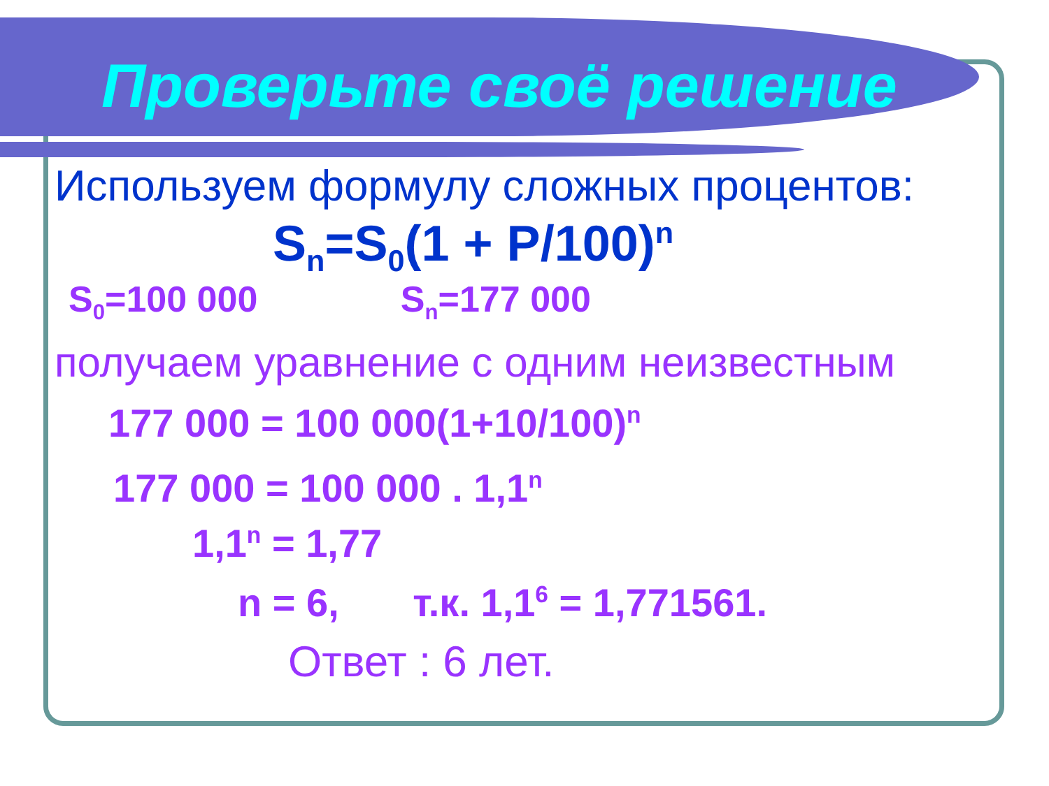Проверьте своё решение
Используем формулу сложных процентов:
S<sub>n</sub>=S<sub>0</sub>(1 + P/100)<sup>n</sup>
S<sub>0</sub>=100 000 S<sub>n</sub>=177 000
получаем уравнение с одним неизвестным
177 000 = 100 000(1+10/100)<sup>n</sup>
177 000 = 100 000 . 1,1<sup>n</sup>
1,1<sup>n</sup> = 1,77
n = 6, т.к. 1,1<sup>6</sup> = 1,771561.
Ответ : 6 лет.